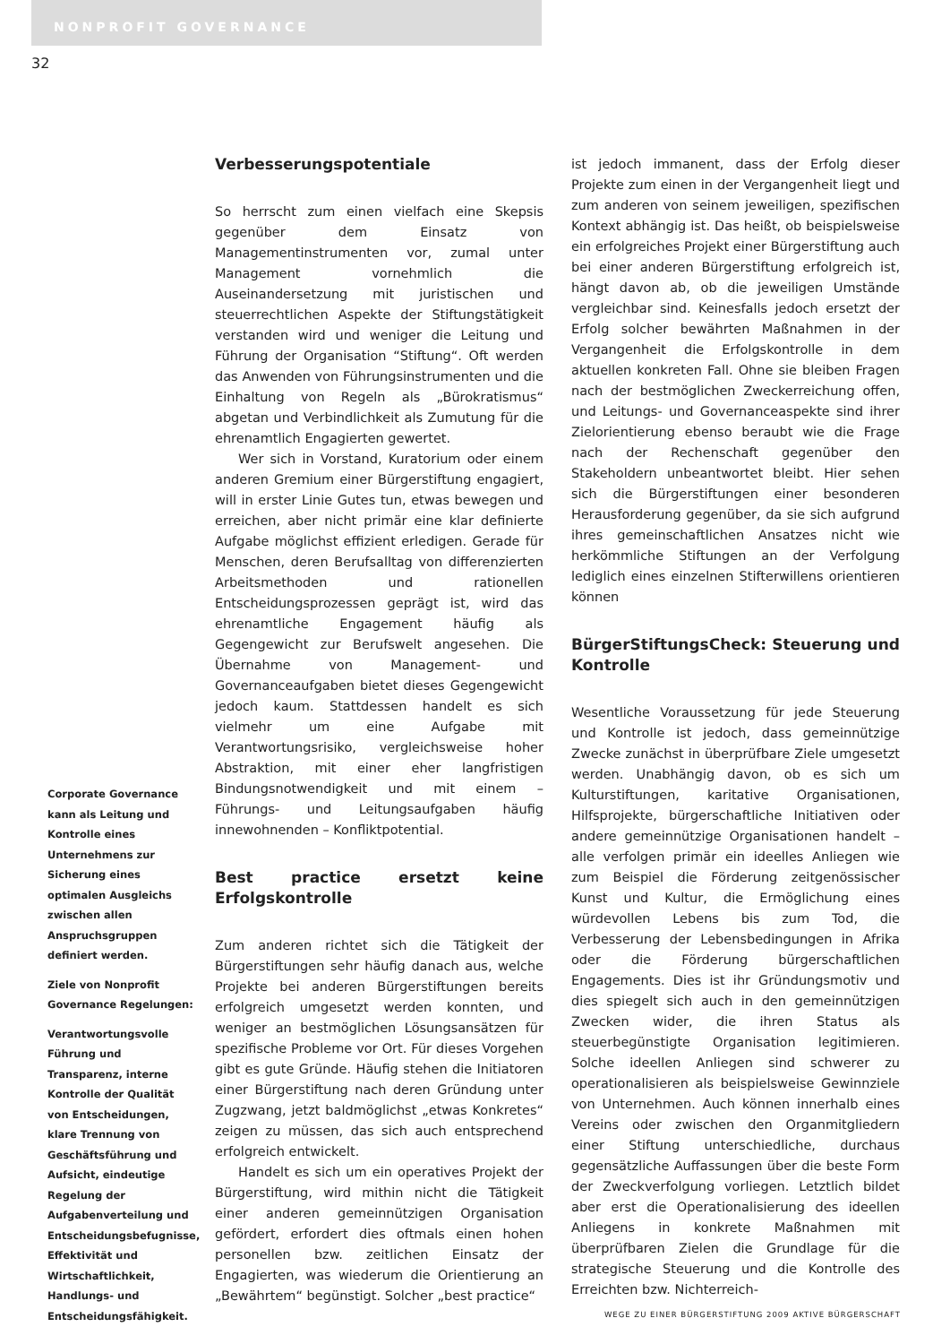NONPROFIT GOVERNANCE
32
Corporate Governance kann als Leitung und Kontrolle eines Unternehmens zur Sicherung eines optimalen Ausgleichs zwischen allen Anspruchsgruppen definiert werden.
Ziele von Nonprofit Governance Regelungen:
Verantwortungsvolle Führung und Transparenz, interne Kontrolle der Qualität von Entscheidungen, klare Trennung von Geschäftsführung und Aufsicht, eindeutige Regelung der Aufgabenverteilung und Entscheidungsbefugnisse, Effektivität und Wirtschaftlichkeit, Handlungs- und Entscheidungsfähigkeit.
Verbesserungspotentiale
So herrscht zum einen vielfach eine Skepsis gegenüber dem Einsatz von Managementinstrumenten vor, zumal unter Management vornehmlich die Auseinandersetzung mit juristischen und steuerrechtlichen Aspekte der Stiftungstätigkeit verstanden wird und weniger die Leitung und Führung der Organisation “Stiftung“. Oft werden das Anwenden von Führungsinstrumenten und die Einhaltung von Regeln als „Bürokratismus“ abgetan und Verbindlichkeit als Zumutung für die ehrenamtlich Engagierten gewertet.
Wer sich in Vorstand, Kuratorium oder einem anderen Gremium einer Bürgerstiftung engagiert, will in erster Linie Gutes tun, etwas bewegen und erreichen, aber nicht primär eine klar definierte Aufgabe möglichst effizient erledigen. Gerade für Menschen, deren Berufsalltag von differenzierten Arbeitsmethoden und rationellen Entscheidungsprozessen geprägt ist, wird das ehrenamtliche Engagement häufig als Gegengewicht zur Berufswelt angesehen. Die Übernahme von Management- und Governanceaufgaben bietet dieses Gegengewicht jedoch kaum. Stattdessen handelt es sich vielmehr um eine Aufgabe mit Verantwortungsrisiko, vergleichsweise hoher Abstraktion, mit einer eher langfristigen Bindungsnotwendigkeit und mit einem – Führungs- und Leitungsaufgaben häufig innewohnenden – Konfliktpotential.
Best practice ersetzt keine Erfolgskontrolle
Zum anderen richtet sich die Tätigkeit der Bürgerstiftungen sehr häufig danach aus, welche Projekte bei anderen Bürgerstiftungen bereits erfolgreich umgesetzt werden konnten, und weniger an bestmöglichen Lösungsansätzen für spezifische Probleme vor Ort. Für dieses Vorgehen gibt es gute Gründe. Häufig stehen die Initiatoren einer Bürgerstiftung nach deren Gründung unter Zugzwang, jetzt baldmöglichst „etwas Konkretes“ zeigen zu müssen, das sich auch entsprechend erfolgreich entwickelt.
Handelt es sich um ein operatives Projekt der Bürgerstiftung, wird mithin nicht die Tätigkeit einer anderen gemeinnützigen Organisation gefördert, erfordert dies oftmals einen hohen personellen bzw. zeitlichen Einsatz der Engagierten, was wiederum die Orientierung an „Bewährtem“ begünstigt. Solcher „best practice“
ist jedoch immanent, dass der Erfolg dieser Projekte zum einen in der Vergangenheit liegt und zum anderen von seinem jeweiligen, spezifischen Kontext abhängig ist. Das heißt, ob beispielsweise ein erfolgreiches Projekt einer Bürgerstiftung auch bei einer anderen Bürgerstiftung erfolgreich ist, hängt davon ab, ob die jeweiligen Umstände vergleichbar sind. Keinesfalls jedoch ersetzt der Erfolg solcher bewährten Maßnahmen in der Vergangenheit die Erfolgskontrolle in dem aktuellen konkreten Fall. Ohne sie bleiben Fragen nach der bestmöglichen Zweckerreichung offen, und Leitungs- und Governanceaspekte sind ihrer Zielorientierung ebenso beraubt wie die Frage nach der Rechenschaft gegenüber den Stakeholdern unbeantwortet bleibt. Hier sehen sich die Bürgerstiftungen einer besonderen Herausforderung gegenüber, da sie sich aufgrund ihres gemeinschaftlichen Ansatzes nicht wie herkömmliche Stiftungen an der Verfolgung lediglich eines einzelnen Stifterwillens orientieren können
BürgerStiftungsCheck: Steuerung und Kontrolle
Wesentliche Voraussetzung für jede Steuerung und Kontrolle ist jedoch, dass gemeinnützige Zwecke zunächst in überprüfbare Ziele umgesetzt werden. Unabhängig davon, ob es sich um Kulturstiftungen, karitative Organisationen, Hilfsprojekte, bürgerschaftliche Initiativen oder andere gemeinnützige Organisationen handelt – alle verfolgen primär ein ideelles Anliegen wie zum Beispiel die Förderung zeitgenössischer Kunst und Kultur, die Ermöglichung eines würdevollen Lebens bis zum Tod, die Verbesserung der Lebensbedingungen in Afrika oder die Förderung bürgerschaftlichen Engagements. Dies ist ihr Gründungsmotiv und dies spiegelt sich auch in den gemeinnützigen Zwecken wider, die ihren Status als steuerbegünstigte Organisation legitimieren. Solche ideellen Anliegen sind schwerer zu operationalisieren als beispielsweise Gewinnziele von Unternehmen. Auch können innerhalb eines Vereins oder zwischen den Organmitgliedern einer Stiftung unterschiedliche, durchaus gegensätzliche Auffassungen über die beste Form der Zweckverfolgung vorliegen. Letztlich bildet aber erst die Operationalisierung des ideellen Anliegens in konkrete Maßnahmen mit überprüfbaren Zielen die Grundlage für die strategische Steuerung und die Kontrolle des Erreichten bzw. Nichterreich-
WEGE ZU EINER BÜRGERSTIFTUNG 2009 AKTIVE BÜRGERSCHAFT